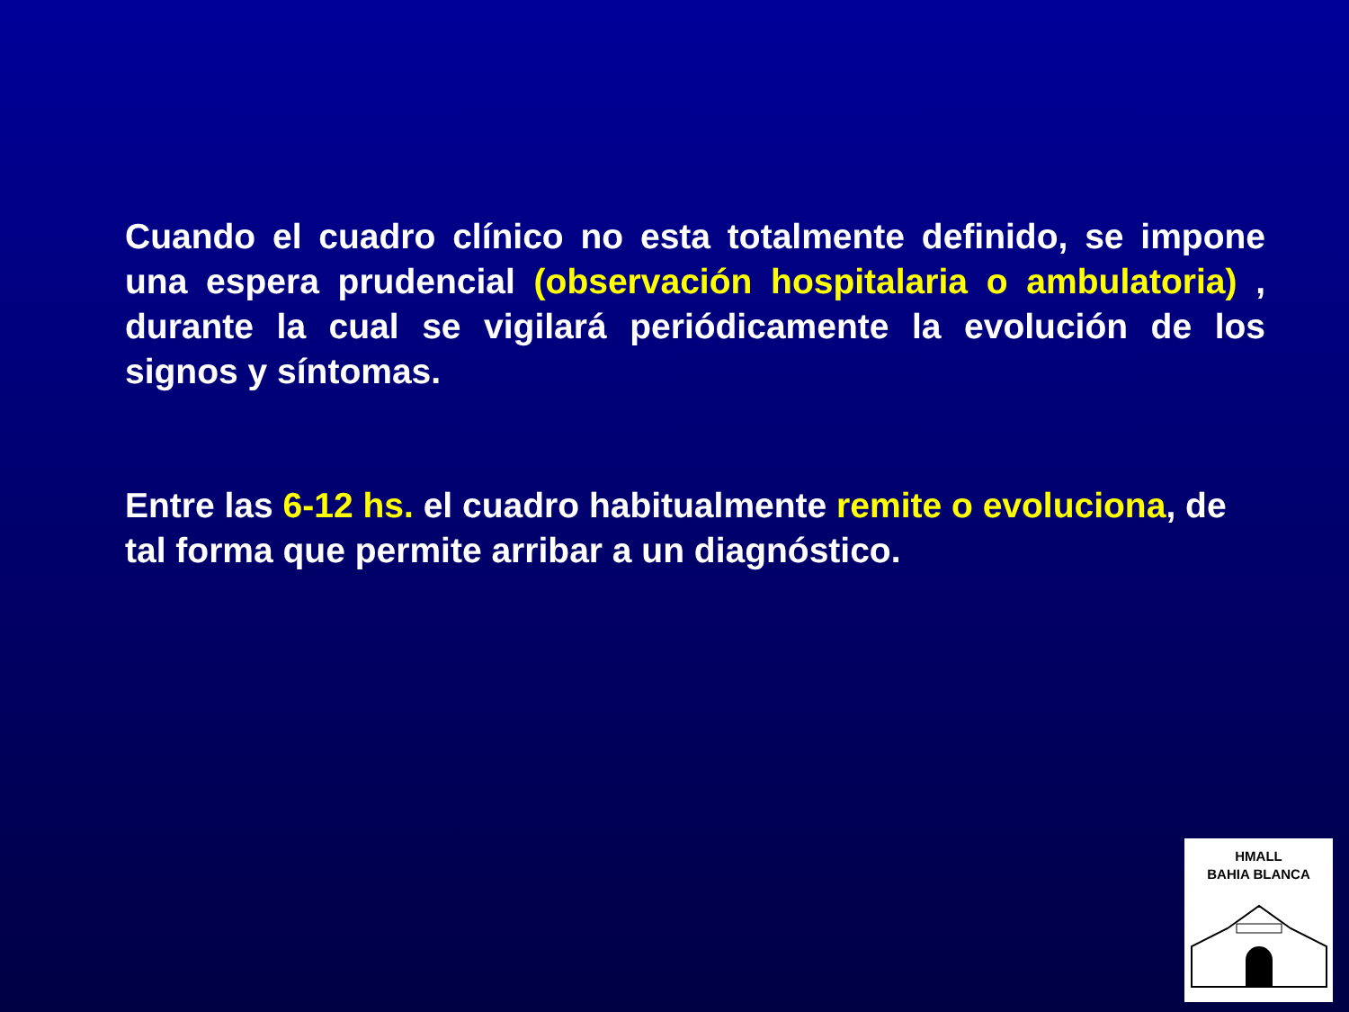Cuando el cuadro clínico no esta totalmente definido, se impone una espera prudencial (observación hospitalaria o ambulatoria) , durante la cual se vigilará periódicamente la evolución de los signos y síntomas.
Entre las 6-12 hs. el cuadro habitualmente remite o evoluciona, de tal forma que permite arribar a un diagnóstico.
HMALL
BAHIA BLANCA